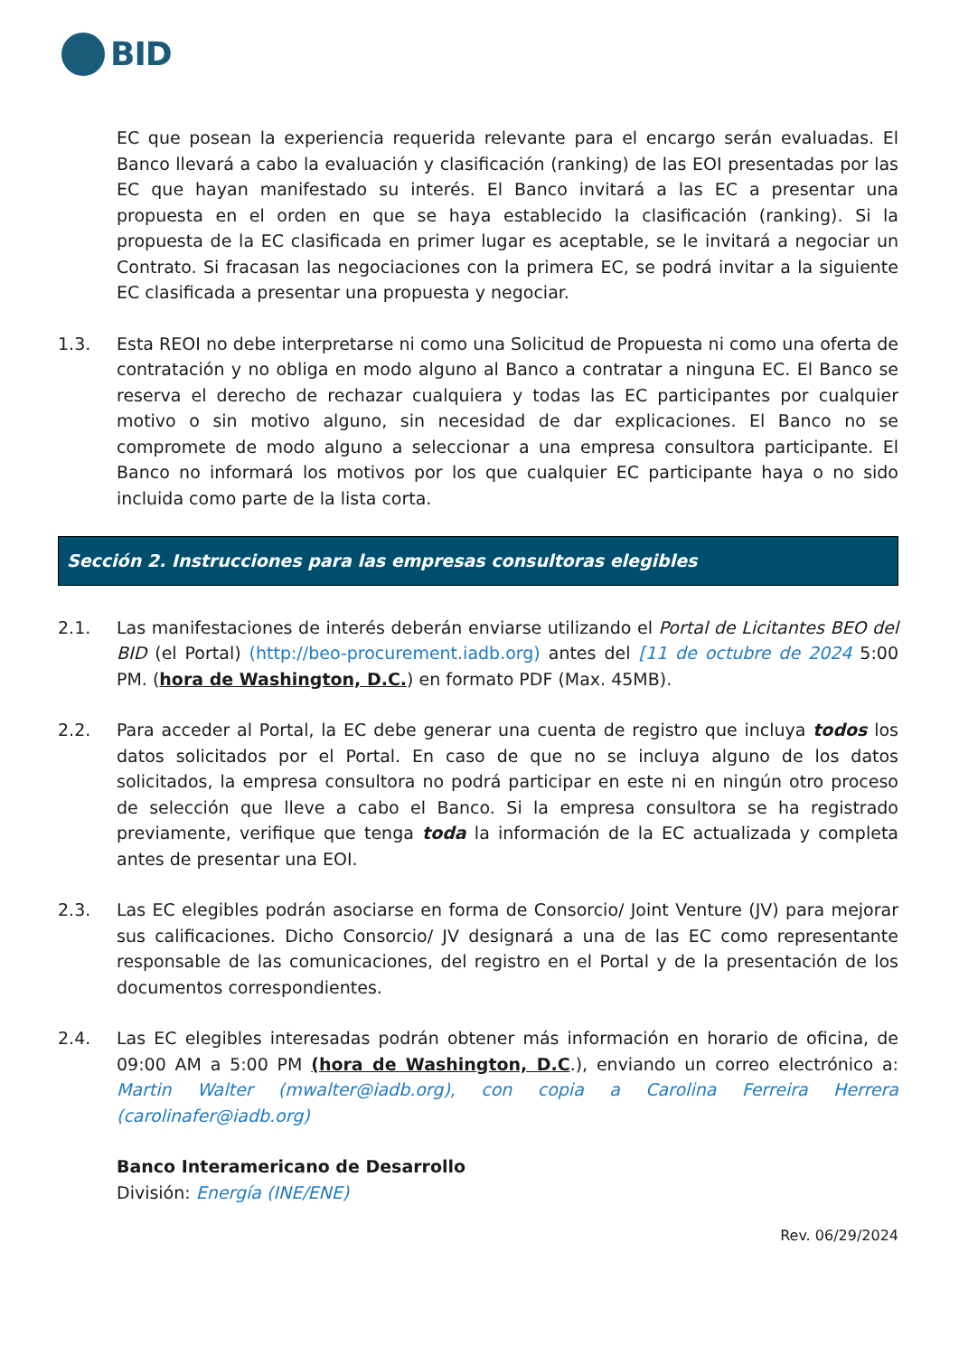BID
EC que posean la experiencia requerida relevante para el encargo serán evaluadas. El Banco llevará a cabo la evaluación y clasificación (ranking) de las EOI presentadas por las EC que hayan manifestado su interés. El Banco invitará a las EC a presentar una propuesta en el orden en que se haya establecido la clasificación (ranking). Si la propuesta de la EC clasificada en primer lugar es aceptable, se le invitará a negociar un Contrato. Si fracasan las negociaciones con la primera EC, se podrá invitar a la siguiente EC clasificada a presentar una propuesta y negociar.
1.3. Esta REOI no debe interpretarse ni como una Solicitud de Propuesta ni como una oferta de contratación y no obliga en modo alguno al Banco a contratar a ninguna EC. El Banco se reserva el derecho de rechazar cualquiera y todas las EC participantes por cualquier motivo o sin motivo alguno, sin necesidad de dar explicaciones. El Banco no se compromete de modo alguno a seleccionar a una empresa consultora participante. El Banco no informará los motivos por los que cualquier EC participante haya o no sido incluida como parte de la lista corta.
Sección 2. Instrucciones para las empresas consultoras elegibles
2.1. Las manifestaciones de interés deberán enviarse utilizando el Portal de Licitantes BEO del BID (el Portal) (http://beo-procurement.iadb.org) antes del [11 de octubre de 2024 5:00 PM. (hora de Washington, D.C.) en formato PDF (Max. 45MB).
2.2. Para acceder al Portal, la EC debe generar una cuenta de registro que incluya todos los datos solicitados por el Portal. En caso de que no se incluya alguno de los datos solicitados, la empresa consultora no podrá participar en este ni en ningún otro proceso de selección que lleve a cabo el Banco. Si la empresa consultora se ha registrado previamente, verifique que tenga toda la información de la EC actualizada y completa antes de presentar una EOI.
2.3. Las EC elegibles podrán asociarse en forma de Consorcio/ Joint Venture (JV) para mejorar sus calificaciones. Dicho Consorcio/ JV designará a una de las EC como representante responsable de las comunicaciones, del registro en el Portal y de la presentación de los documentos correspondientes.
2.4. Las EC elegibles interesadas podrán obtener más información en horario de oficina, de 09:00 AM a 5:00 PM (hora de Washington, D.C.), enviando un correo electrónico a: Martin Walter (mwalter@iadb.org), con copia a Carolina Ferreira Herrera (carolinafer@iadb.org)
Banco Interamericano de Desarrollo
División: Energía (INE/ENE)
Rev. 06/29/2024